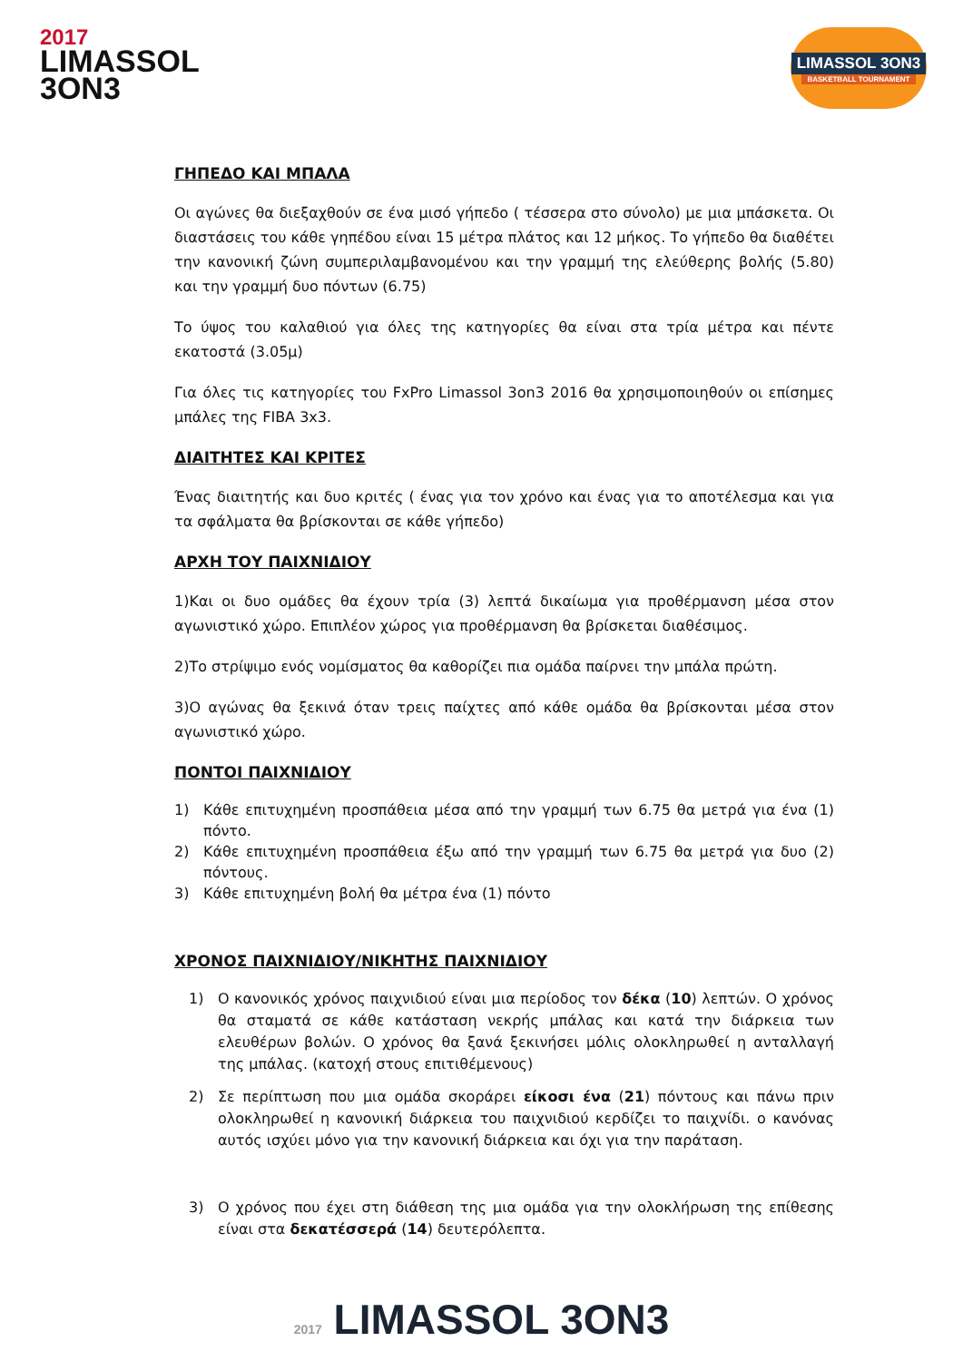2017
LIMASSOL
3ON3
LIMASSOL 3ON3
BASKETBALL TOURNAMENT
ΓΗΠΕΔΟ ΚΑΙ ΜΠΑΛΑ
Οι αγώνες θα διεξαχθούν σε ένα μισό γήπεδο ( τέσσερα στο σύνολο) με μια μπάσκετα. Οι διαστάσεις του κάθε γηπέδου είναι 15 μέτρα πλάτος και 12 μήκος. Το γήπεδο θα διαθέτει την κανονική ζώνη συμπεριλαμβανομένου και την γραμμή της ελεύθερης βολής (5.80) και την γραμμή δυο πόντων (6.75)
Το ύψος του καλαθιού για όλες της κατηγορίες θα είναι στα τρία μέτρα και πέντε εκατοστά (3.05μ)
Για όλες τις κατηγορίες του FxPro Limassol 3on3 2016 θα χρησιμοποιηθούν οι επίσημες μπάλες της FIBA 3x3.
ΔΙΑΙΤΗΤΕΣ ΚΑΙ ΚΡΙΤΕΣ
Ένας διαιτητής και δυο κριτές ( ένας για τον χρόνο και ένας για το αποτέλεσμα και για τα σφάλματα θα βρίσκονται σε κάθε γήπεδο)
ΑΡΧΗ ΤΟΥ ΠΑΙΧΝΙΔΙΟΥ
1)Και οι δυο ομάδες θα έχουν τρία (3) λεπτά δικαίωμα για προθέρμανση μέσα στον αγωνιστικό χώρο. Επιπλέον χώρος για προθέρμανση θα βρίσκεται διαθέσιμος.
2)Το στρίψιμο ενός νομίσματος θα καθορίζει πια ομάδα παίρνει την μπάλα πρώτη.
3)Ο αγώνας θα ξεκινά όταν τρεις παίχτες από κάθε ομάδα θα βρίσκονται μέσα στον αγωνιστικό χώρο.
ΠΟΝΤΟΙ ΠΑΙΧΝΙΔΙΟΥ
1) Κάθε επιτυχημένη προσπάθεια μέσα από την γραμμή των 6.75 θα μετρά για ένα (1) πόντο.
2) Κάθε επιτυχημένη προσπάθεια έξω από την γραμμή των 6.75 θα μετρά για δυο (2) πόντους.
3) Κάθε επιτυχημένη βολή θα μέτρα ένα (1) πόντο
ΧΡΟΝΟΣ ΠΑΙΧΝΙΔΙΟΥ/ΝΙΚΗΤΗΣ ΠΑΙΧΝΙΔΙΟΥ
1) Ο κανονικός χρόνος παιχνιδιού είναι μια περίοδος τον δέκα (10) λεπτών. Ο χρόνος θα σταματά σε κάθε κατάσταση νεκρής μπάλας και κατά την διάρκεια των ελευθέρων βολών. Ο χρόνος θα ξανά ξεκινήσει μόλις ολοκληρωθεί η ανταλλαγή της μπάλας. (κατοχή στους επιτιθέμενους)
2) Σε περίπτωση που μια ομάδα σκοράρει είκοσι ένα (21) πόντους και πάνω πριν ολοκληρωθεί η κανονική διάρκεια του παιχνιδιού κερδίζει το παιχνίδι. ο κανόνας αυτός ισχύει μόνο για την κανονική διάρκεια και όχι για την παράταση.
3) Ο χρόνος που έχει στη διάθεση της μια ομάδα για την ολοκλήρωση της επίθεσης είναι στα δεκατέσσερά (14) δευτερόλεπτα.
2017 LIMASSOL 3ON3